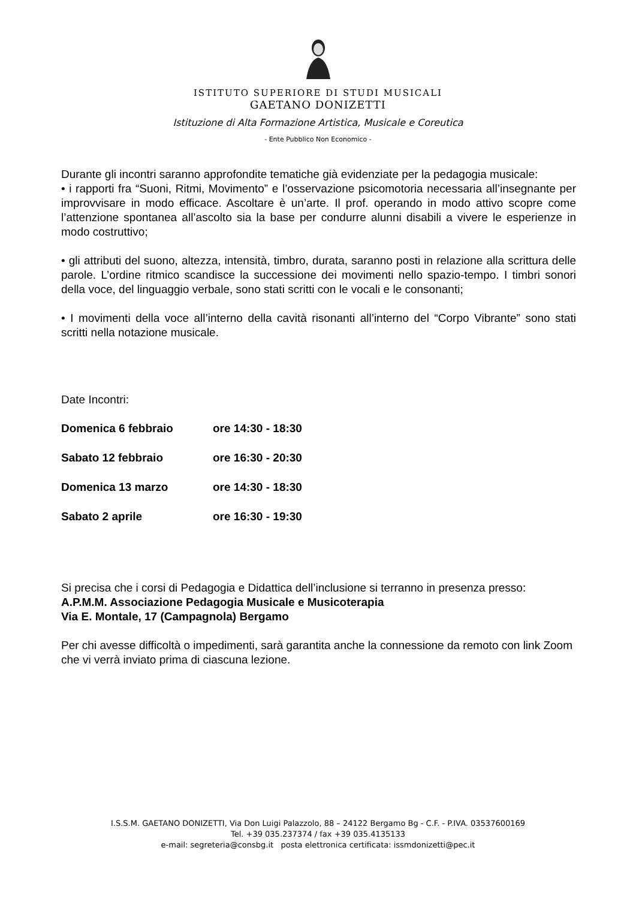ISTITUTO SUPERIORE DI STUDI MUSICALI
GAETANO DONIZETTI
Istituzione di Alta Formazione Artistica, Musicale e Coreutica
- Ente Pubblico Non Economico -
Durante gli incontri saranno approfondite tematiche già evidenziate per la pedagogia musicale:
• i rapporti fra “Suoni, Ritmi, Movimento” e l’osservazione psicomotoria necessaria all’insegnante per improvvisare in modo efficace. Ascoltare è un’arte. Il prof. operando in modo attivo scopre come l’attenzione spontanea all’ascolto sia la base per condurre alunni disabili a vivere le esperienze in modo costruttivo;
• gli attributi del suono, altezza, intensità, timbro, durata, saranno posti in relazione alla scrittura delle parole. L’ordine ritmico scandisce la successione dei movimenti nello spazio-tempo. I timbri sonori della voce, del linguaggio verbale, sono stati scritti con le vocali e le consonanti;
• I movimenti della voce all’interno della cavità risonanti all’interno del “Corpo Vibrante” sono stati scritti nella notazione musicale.
Date Incontri:
| Domenica 6 febbraio | ore 14:30 - 18:30 |
| Sabato 12 febbraio | ore 16:30 - 20:30 |
| Domenica 13 marzo | ore 14:30 - 18:30 |
| Sabato 2 aprile | ore 16:30 - 19:30 |
Si precisa che i corsi di Pedagogia e Didattica dell’inclusione si terranno in presenza presso:
A.P.M.M. Associazione Pedagogia Musicale e Musicoterapia
Via E. Montale, 17 (Campagnola) Bergamo
Per chi avesse difficoltà o impedimenti, sarà garantita anche la connessione da remoto con link Zoom che vi verrà inviato prima di ciascuna lezione.
I.S.S.M. GAETANO DONIZETTI, Via Don Luigi Palazzolo, 88 – 24122 Bergamo Bg - C.F. - P.IVA. 03537600169
Tel. +39 035.237374 / fax +39 035.4135133
e-mail: segreteria@consbg.it posta elettronica certificata: issmdonizetti@pec.it